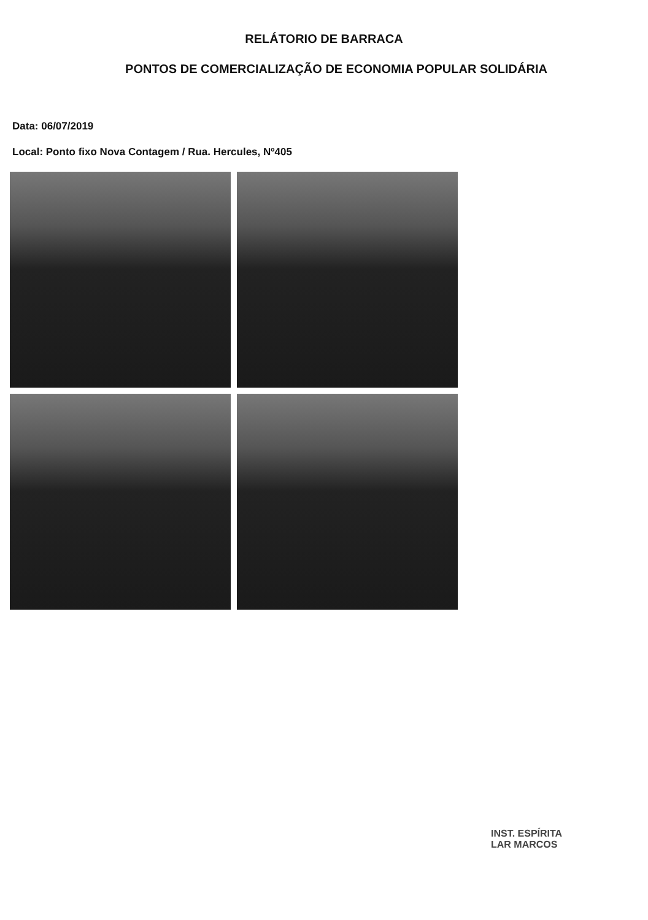RELÁTORIO DE BARRACA
PONTOS DE COMERCIALIZAÇÃO DE ECONOMIA POPULAR SOLIDÁRIA
Data: 06/07/2019
Local: Ponto fixo Nova Contagem / Rua. Hercules, Nº405
INST. ESPÍRITA
LAR MARCOS